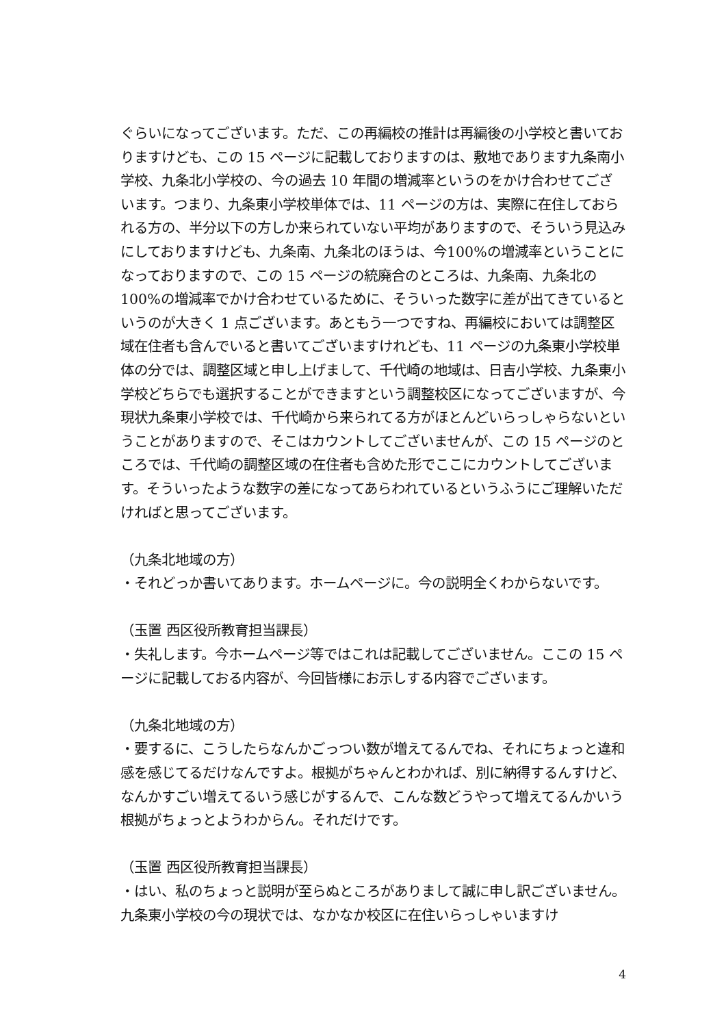ぐらいになってございます。ただ、この再編校の推計は再編後の小学校と書いておりますけども、この 15 ページに記載しておりますのは、敷地であります九条南小学校、九条北小学校の、今の過去 10 年間の増減率というのをかけ合わせてございます。つまり、九条東小学校単体では、11 ページの方は、実際に在住しておられる方の、半分以下の方しか来られていない平均がありますので、そういう見込みにしておりますけども、九条南、九条北のほうは、今100%の増減率ということになっておりますので、この 15 ページの統廃合のところは、九条南、九条北の 100%の増減率でかけ合わせているために、そういった数字に差が出てきているというのが大きく 1 点ございます。あともう一つですね、再編校においては調整区域在住者も含んでいると書いてございますけれども、11 ページの九条東小学校単体の分では、調整区域と申し上げまして、千代崎の地域は、日吉小学校、九条東小学校どちらでも選択することができますという調整校区になってございますが、今現状九条東小学校では、千代崎から来られてる方がほとんどいらっしゃらないということがありますので、そこはカウントしてございませんが、この 15 ページのところでは、千代崎の調整区域の在住者も含めた形でここにカウントしてございます。そういったような数字の差になってあらわれているというふうにご理解いただければと思ってございます。
（九条北地域の方）
・それどっか書いてあります。ホームページに。今の説明全くわからないです。
（玉置 西区役所教育担当課長）
・失礼します。今ホームページ等ではこれは記載してございません。ここの 15 ページに記載しておる内容が、今回皆様にお示しする内容でございます。
（九条北地域の方）
・要するに、こうしたらなんかごっつい数が増えてるんでね、それにちょっと違和感を感じてるだけなんですよ。根拠がちゃんとわかれば、別に納得するんすけど、なんかすごい増えてるいう感じがするんで、こんな数どうやって増えてるんかいう根拠がちょっとようわからん。それだけです。
（玉置 西区役所教育担当課長）
・はい、私のちょっと説明が至らぬところがありまして誠に申し訳ございません。九条東小学校の今の現状では、なかなか校区に在住いらっしゃいますけ
4